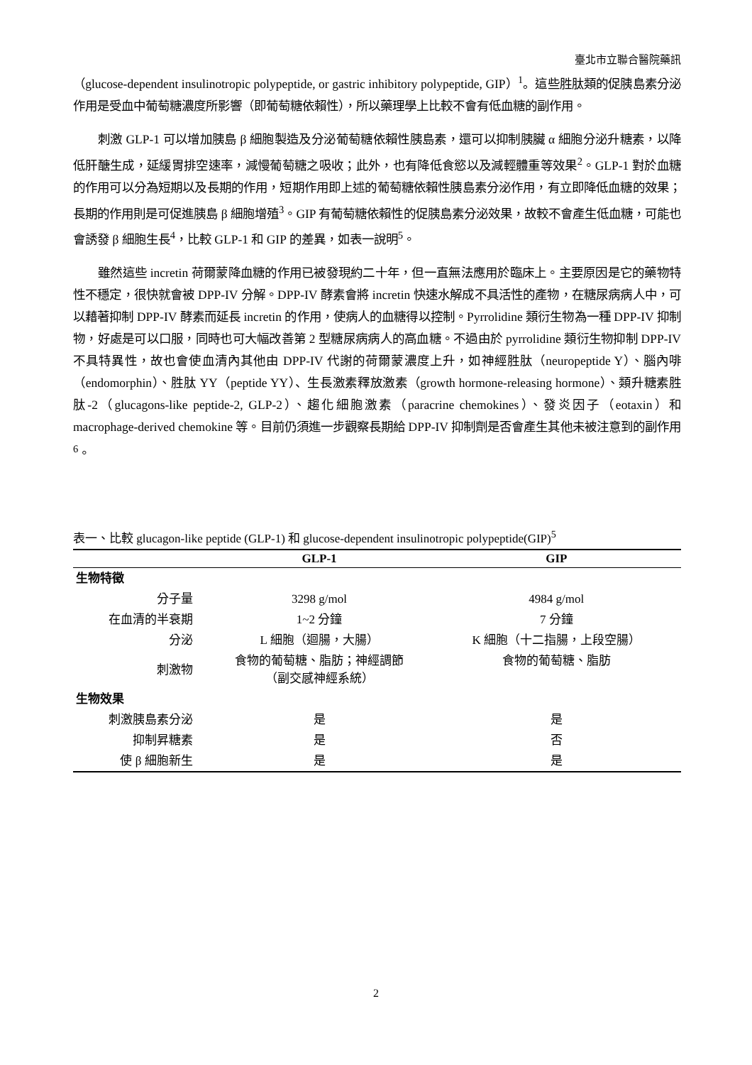臺北市立聯合醫院藥訊
（glucose-dependent insulinotropic polypeptide, or gastric inhibitory polypeptide, GIP）<sup>1</sup>。這些胜肽類的促胰島素分泌作用是受血中葡萄糖濃度所影響（即葡萄糖依賴性），所以藥理學上比較不會有低血糖的副作用。
刺激 GLP-1 可以增加胰島 β 細胞製造及分泌葡萄糖依賴性胰島素，還可以抑制胰臟 α 細胞分泌升糖素，以降低肝醣生成，延緩胃排空速率，減慢葡萄糖之吸收；此外，也有降低食慾以及減輕體重等效果<sup>2</sup>。GLP-1 對於血糖的作用可以分為短期以及長期的作用，短期作用即上述的葡萄糖依賴性胰島素分泌作用，有立即降低血糖的效果；長期的作用則是可促進胰島 β 細胞增殖<sup>3</sup>。GIP 有葡萄糖依賴性的促胰島素分泌效果，故較不會產生低血糖，可能也會誘發 β 細胞生長<sup>4</sup>，比較 GLP-1 和 GIP 的差異，如表一說明<sup>5</sup>。
雖然這些 incretin 荷爾蒙降血糖的作用已被發現約二十年，但一直無法應用於臨床上。主要原因是它的藥物特性不穩定，很快就會被 DPP-IV 分解。DPP-IV 酵素會將 incretin 快速水解成不具活性的產物，在糖尿病病人中，可以藉著抑制 DPP-IV 酵素而延長 incretin 的作用，使病人的血糖得以控制。Pyrrolidine 類衍生物為一種 DPP-IV 抑制物，好處是可以口服，同時也可大幅改善第 2 型糖尿病病人的高血糖。不過由於 pyrrolidine 類衍生物抑制 DPP-IV 不具特異性，故也會使血清內其他由 DPP-IV 代謝的荷爾蒙濃度上升，如神經胜肽（neuropeptide Y）、腦內啡（endomorphin）、胜肽 YY（peptide YY）、生長激素釋放激素（growth hormone-releasing hormone）、類升糖素胜肽-2（glucagons-like peptide-2, GLP-2）、趨化細胞激素（paracrine chemokines）、發炎因子（eotaxin）和 macrophage-derived chemokine 等。目前仍須進一步觀察長期給 DPP-IV 抑制劑是否會產生其他未被注意到的副作用<sup>6</sup>。
表一、比較 glucagon-like peptide (GLP-1) 和 glucose-dependent insulinotropic polypeptide(GIP)<sup>5</sup>
| | GLP-1 | GIP |
| --- | --- | --- |
| 生物特徵 | | |
| 分子量 | 3298 g/mol | 4984 g/mol |
| 在血清的半衰期 | 1~2 分鐘 | 7 分鐘 |
| 分泌 | L 細胞（迴腸，大腸） | K 細胞（十二指腸，上段空腸） |
| 刺激物 | 食物的葡萄糖、脂肪；神經調節 （副交感神經系統） | 食物的葡萄糖、脂肪 |
| 生物效果 | | |
| 刺激胰島素分泌 | 是 | 是 |
| 抑制昇糖素 | 是 | 否 |
| 使 β 細胞新生 | 是 | 是 |
2